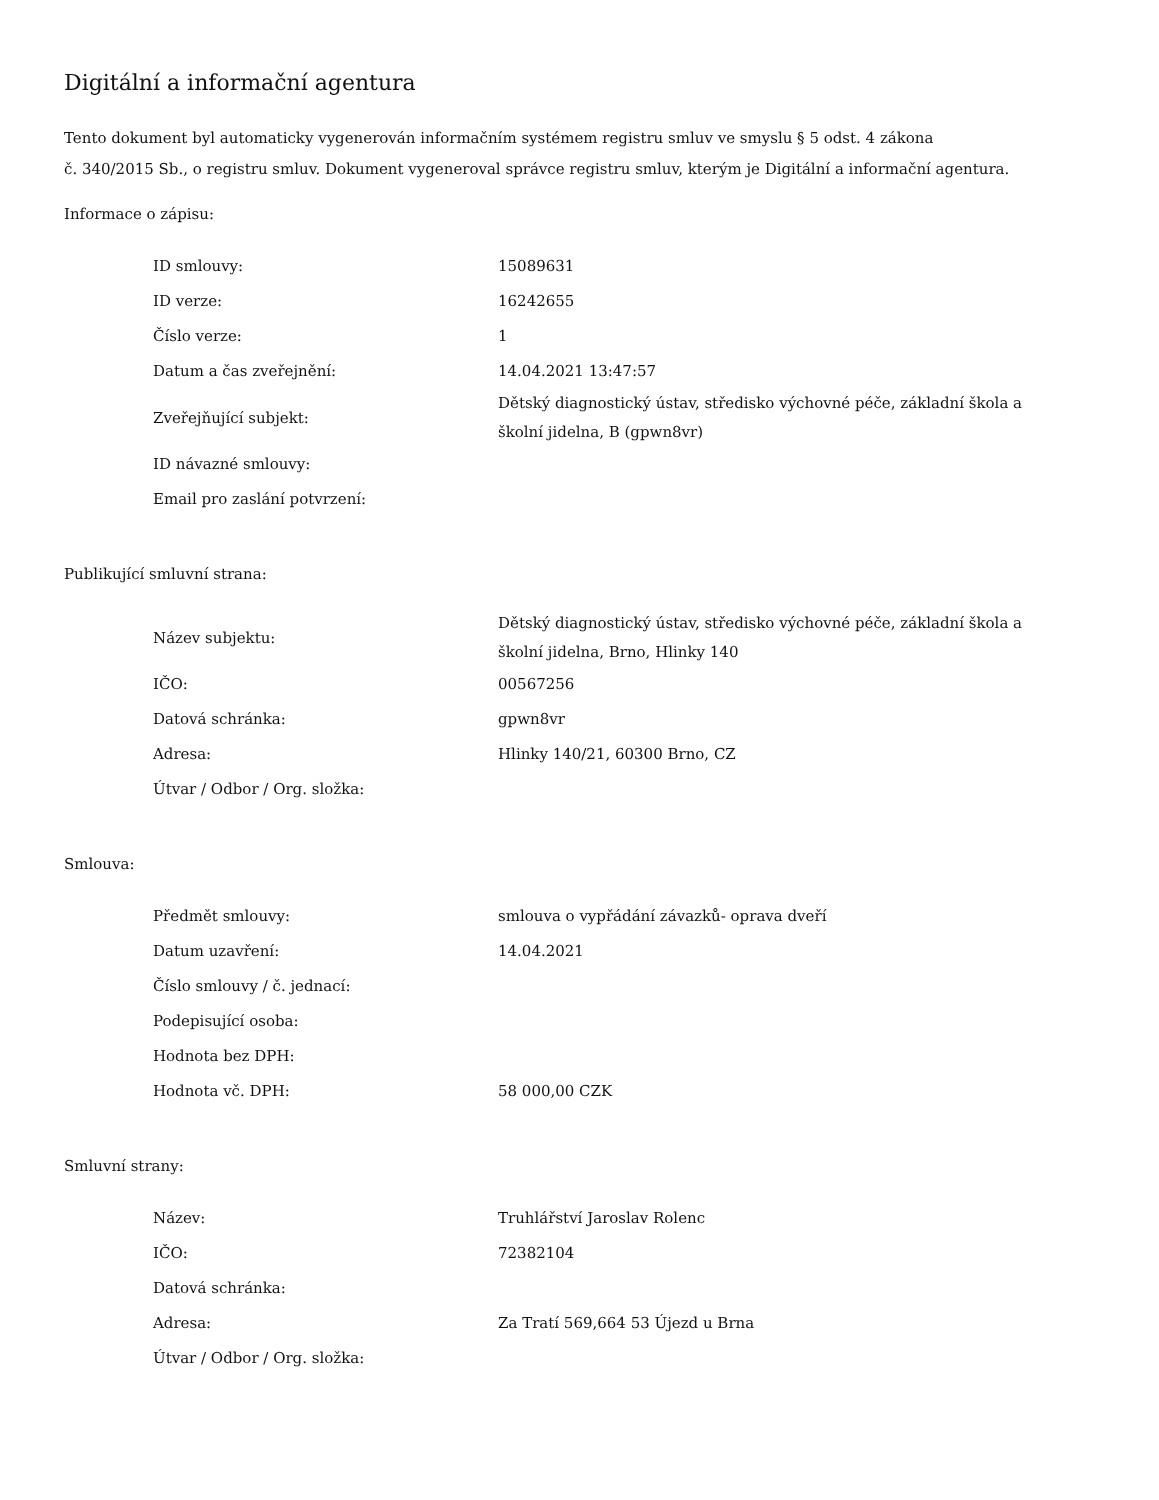Digitální a informační agentura
Tento dokument byl automaticky vygenerován informačním systémem registru smluv ve smyslu § 5 odst. 4 zákona
č. 340/2015 Sb., o registru smluv. Dokument vygeneroval správce registru smluv, kterým je Digitální a informační agentura.
Informace o zápisu:
| ID smlouvy: | 15089631 |
| ID verze: | 16242655 |
| Číslo verze: | 1 |
| Datum a čas zveřejnění: | 14.04.2021 13:47:57 |
| Zveřejňující subjekt: | Dětský diagnostický ústav, středisko výchovné péče, základní škola a školní jidelna, B (gpwn8vr) |
| ID návazné smlouvy: | |
| Email pro zaslání potvrzení: | |
Publikující smluvní strana:
| Název subjektu: | Dětský diagnostický ústav, středisko výchovné péče, základní škola a školní jidelna, Brno, Hlinky 140 |
| IČO: | 00567256 |
| Datová schránka: | gpwn8vr |
| Adresa: | Hlinky 140/21, 60300 Brno, CZ |
| Útvar / Odbor / Org. složka: | |
Smlouva:
| Předmět smlouvy: | smlouva o vypřádání závazků- oprava dveří |
| Datum uzavření: | 14.04.2021 |
| Číslo smlouvy / č. jednací: | |
| Podepisující osoba: | |
| Hodnota bez DPH: | |
| Hodnota vč. DPH: | 58 000,00 CZK |
Smluvní strany:
| Název: | Truhlářství Jaroslav Rolenc |
| IČO: | 72382104 |
| Datová schránka: | |
| Adresa: | Za Tratí 569,664 53 Újezd u Brna |
| Útvar / Odbor / Org. složka: | |